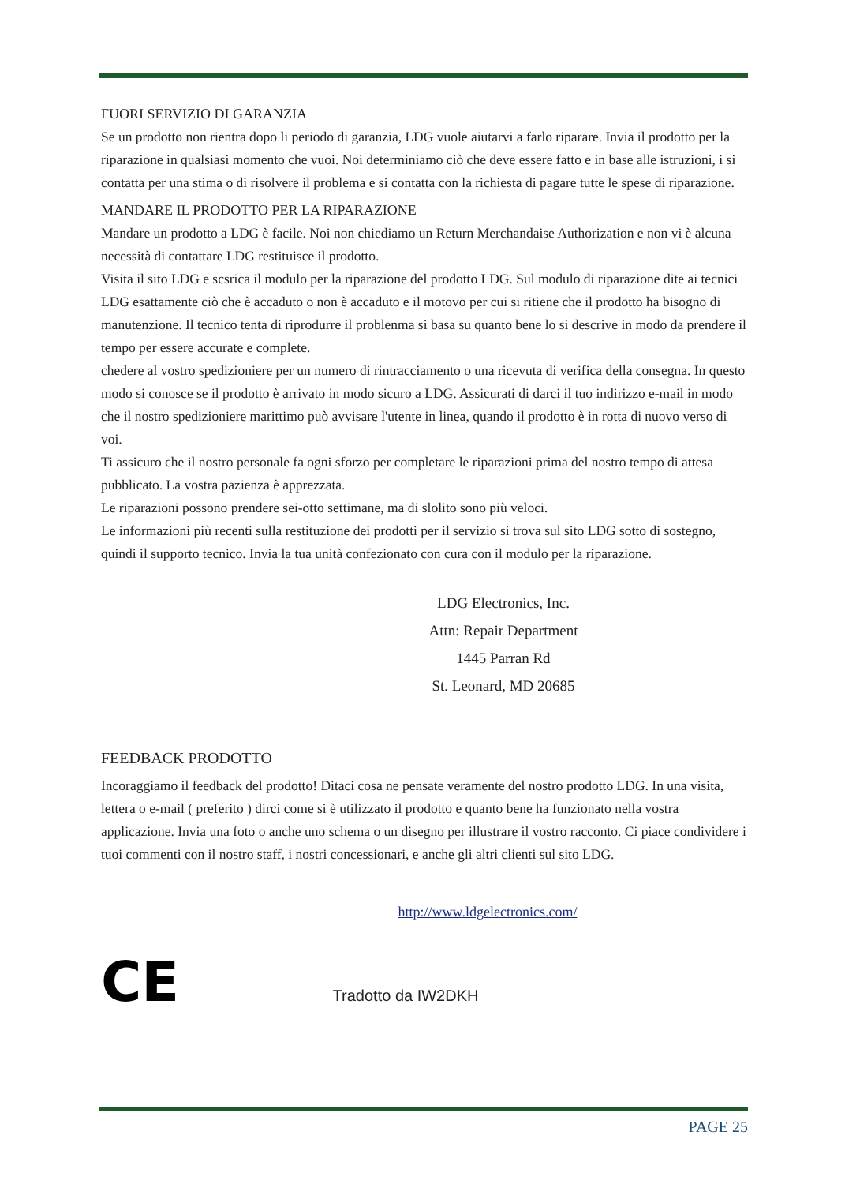FUORI SERVIZIO DI GARANZIA
Se un prodotto non rientra dopo li periodo di garanzia, LDG vuole aiutarvi a farlo riparare. Invia il prodotto per la riparazione in qualsiasi momento che vuoi. Noi determiniamo ciò che deve essere fatto e in base alle istruzioni, i si contatta per una stima o di risolvere il problema e si contatta con la richiesta di pagare tutte le spese di riparazione.
MANDARE IL PRODOTTO PER LA RIPARAZIONE
Mandare un prodotto a LDG è facile. Noi non chiediamo un Return Merchandaise Authorization e non vi è alcuna necessità di contattare LDG restituisce il prodotto.
Visita il sito LDG e scsrica il modulo per la riparazione del prodotto LDG. Sul modulo di riparazione dite ai tecnici LDG esattamente ciò che è accaduto o non è accaduto e il motovo per cui si ritiene che il prodotto ha bisogno di manutenzione. Il tecnico tenta di riprodurre il problenma si basa su quanto bene lo si descrive in modo da prendere il tempo per essere accurate e complete.
chedere al vostro spedizioniere per un numero di rintracciamento o una ricevuta di verifica della consegna. In questo modo si conosce se il prodotto è arrivato in modo sicuro a LDG. Assicurati di darci il tuo indirizzo e-mail in modo che il nostro spedizioniere marittimo può avvisare l'utente in linea, quando il prodotto è in rotta di nuovo verso di voi.
Ti assicuro che il nostro personale fa ogni sforzo per completare le riparazioni prima del nostro tempo di attesa pubblicato. La vostra pazienza è apprezzata.
Le riparazioni possono prendere sei-otto settimane, ma di slolito sono più veloci.
Le informazioni più recenti sulla restituzione dei prodotti per il servizio si trova sul sito LDG sotto di sostegno, quindi il supporto tecnico. Invia la tua unità confezionato con cura con il modulo per la riparazione.
LDG Electronics, Inc.
Attn: Repair Department
1445 Parran Rd
St. Leonard, MD 20685
FEEDBACK PRODOTTO
Incoraggiamo il feedback del prodotto! Ditaci cosa ne pensate veramente del nostro prodotto LDG. In una visita, lettera o e-mail ( preferito ) dirci come si è utilizzato il prodotto e quanto bene ha funzionato nella vostra applicazione. Invia una foto o anche uno schema o un disegno per illustrare il vostro racconto. Ci piace condividere i tuoi commenti con il nostro staff, i nostri concessionari, e anche gli altri clienti sul sito LDG.
http://www.ldgelectronics.com/
CE Tradotto da IW2DKH
PAGE 25